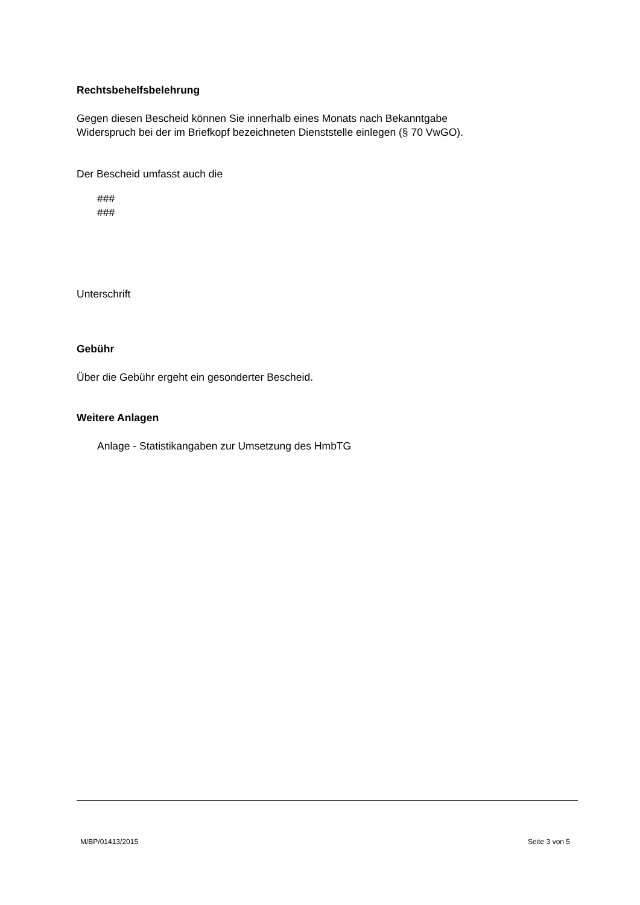Rechtsbehelfsbelehrung
Gegen diesen Bescheid können Sie innerhalb eines Monats nach Bekanntgabe
Widerspruch bei der im Briefkopf bezeichneten Dienststelle einlegen (§ 70 VwGO).
Der Bescheid umfasst auch die
###
###
Unterschrift
Gebühr
Über die Gebühr ergeht ein gesonderter Bescheid.
Weitere Anlagen
Anlage - Statistikangaben zur Umsetzung des HmbTG
M/BP/01413/2015 Seite 3 von 5